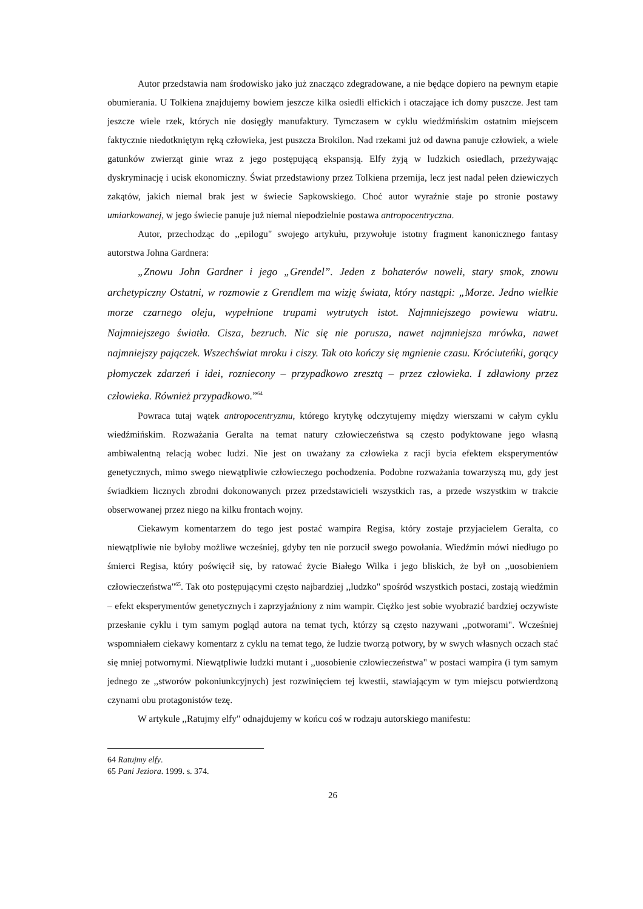Autor przedstawia nam środowisko jako już znacząco zdegradowane, a nie będące dopiero na pewnym etapie obumierania. U Tolkiena znajdujemy bowiem jeszcze kilka osiedli elfickich i otaczające ich domy puszcze. Jest tam jeszcze wiele rzek, których nie dosięgły manufaktury. Tymczasem w cyklu wiedźmińskim ostatnim miejscem faktycznie niedotkniętym ręką człowieka, jest puszcza Brokilon. Nad rzekami już od dawna panuje człowiek, a wiele gatunków zwierząt ginie wraz z jego postępującą ekspansją. Elfy żyją w ludzkich osiedlach, przeżywając dyskryminację i ucisk ekonomiczny. Świat przedstawiony przez Tolkiena przemija, lecz jest nadal pełen dziewiczych zakątów, jakich niemal brak jest w świecie Sapkowskiego. Choć autor wyraźnie staje po stronie postawy umiarkowanej, w jego świecie panuje już niemal niepodzielnie postawa antropocentryczna.
Autor, przechodząc do ,,epilogu" swojego artykułu, przywołuje istotny fragment kanonicznego fantasy autorstwa Johna Gardnera:
„Znowu John Gardner i jego „Grendel”. Jeden z bohaterów noweli, stary smok, znowu archetypiczny Ostatni, w rozmowie z Grendlem ma wizję świata, który nastąpi: „Morze. Jedno wielkie morze czarnego oleju, wypełnione trupami wytrutych istot. Najmniejszego powiewu wiatru. Najmniejszego światła. Cisza, bezruch. Nic się nie porusza, nawet najmniejsza mrówka, nawet najmniejszy pajączek. Wszechświat mroku i ciszy. Tak oto kończy się mgnienie czasu. Króciuteńki, gorący płomyczek zdarzeń i idei, rozniecony – przypadkowo zresztą – przez człowieka. I zdławiony przez człowieka. Również przypadkowo.”<sup>64</sup>
Powraca tutaj wątek antropocentryzmu, którego krytykę odczytujemy między wierszami w całym cyklu wiedźmińskim. Rozważania Geralta na temat natury człowieczeństwa są często podyktowane jego własną ambiwalentną relacją wobec ludzi. Nie jest on uważany za człowieka z racji bycia efektem eksperymentów genetycznych, mimo swego niewątpliwie człowieczego pochodzenia. Podobne rozważania towarzyszą mu, gdy jest świadkiem licznych zbrodni dokonowanych przez przedstawicieli wszystkich ras, a przede wszystkim w trakcie obserwowanej przez niego na kilku frontach wojny.
Ciekawym komentarzem do tego jest postać wampira Regisa, który zostaje przyjacielem Geralta, co niewątpliwie nie byłoby możliwe wcześniej, gdyby ten nie porzucił swego powołania. Wiedźmin mówi niedługo po śmierci Regisa, który poświęcił się, by ratować życie Białego Wilka i jego bliskich, że był on ,,uosobieniem człowieczeństwa"<sup>65</sup>. Tak oto postępującymi często najbardziej ,,ludzko" spośród wszystkich postaci, zostają wiedźmin – efekt eksperymentów genetycznych i zaprzyjaźniony z nim wampir. Ciężko jest sobie wyobrazić bardziej oczywiste przesłanie cyklu i tym samym pogląd autora na temat tych, którzy są często nazywani ,,potworami". Wcześniej wspomniałem ciekawy komentarz z cyklu na temat tego, że ludzie tworzą potwory, by w swych własnych oczach stać się mniej potwornymi. Niewątpliwie ludzki mutant i ,,uosobienie człowieczeństwa" w postaci wampira (i tym samym jednego ze ,,stworów pokoniunkcyjnych) jest rozwinięciem tej kwestii, stawiającym w tym miejscu potwierdzoną czynami obu protagonistów tezę.
W artykule ,,Ratujmy elfy" odnajdujemy w końcu coś w rodzaju autorskiego manifestu:
64 Ratujmy elfy.
65 Pani Jeziora. 1999. s. 374.
26